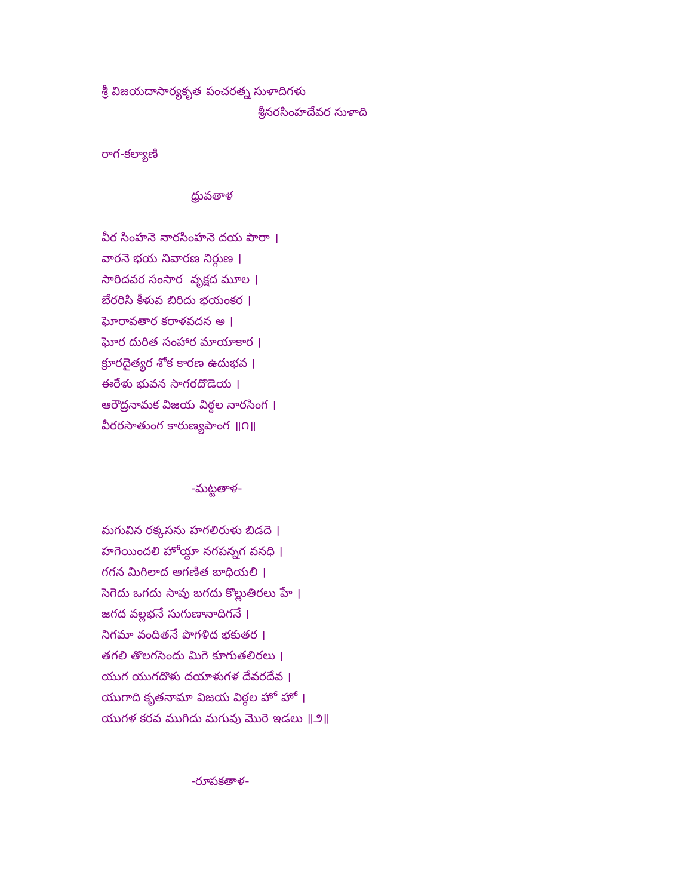శ్రీ విజయదాసార్యకృత పంచరత్న సుళాదిగళు
శ్రీనరసింహదేవర సుళాది
రాగ-కల్యాణి
ధ్రువతాళ
వీర సింహనె నారసింహనె దయ పారా ।
వారనె భయ నివారణ నిర్గుణ ।
సారిదవర సంసార వృక్షద మూల ।
బేరరిసి కీళువ బిరిదు భయంకర ।
ఘోరావతార కరాళవదన అ ।
ఘోర దురిత సంహార మాయాకార ।
క్రూరదైత్యర శోక కారణ ఉదుభవ ।
ఈరేళు భువన సాగరదొడెయ ।
ఆరౌద్రనామక విజయ విఠ్ఠల నారసింగ ।
వీరరసాతుంగ కారుణ్యపాంగ ॥౧॥
-మట్టతాళ-
మగువిన రక్కసను హగలిరుళు బిడదె ।
హగెయిందలి హోయ్దా నగపన్నగ వనధి ।
గగన మిగిలాద అగణిత బాధియలి ।
సెగెదు ఒగదు సావు బగదు కొల్లుతిరలు హే ।
జగద వల్లభనే సుగుణానాదిగనే ।
నిగమా వందితనే పొగళిద భకుతర ।
తగలి తొలగసెందు మిగె కూగుతలిరలు ।
యుగ యుగదొళు దయాళుగళ దేవరదేవ ।
యుగాది కృతనామా విజయ విఠ్ఠల హో హో ।
యుగళ కరవ ముగిదు మగువు మొరె ఇడలు ॥౨॥
-రూపకతాళ-